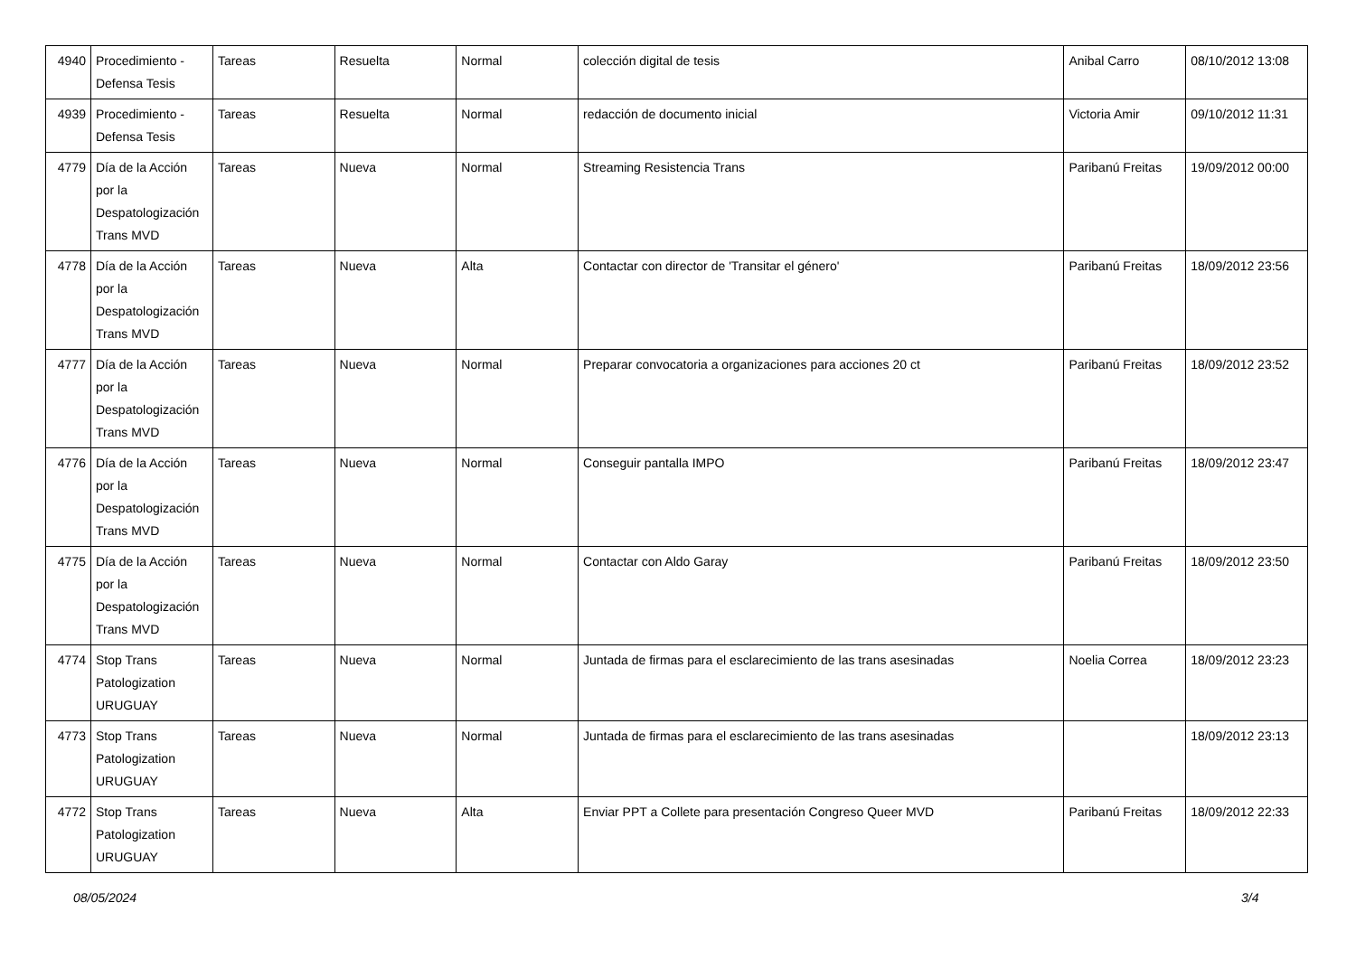| 4940 | Procedimiento - Defensa Tesis | Tareas | Resuelta | Normal | colección digital de tesis | Anibal Carro | 08/10/2012 13:08 |
| 4939 | Procedimiento - Defensa Tesis | Tareas | Resuelta | Normal | redacción de documento inicial | Victoria Amir | 09/10/2012 11:31 |
| 4779 | Día de la Acción por la Despatologización Trans MVD | Tareas | Nueva | Normal | Streaming Resistencia Trans | Paribanú Freitas | 19/09/2012 00:00 |
| 4778 | Día de la Acción por la Despatologización Trans MVD | Tareas | Nueva | Alta | Contactar con director de 'Transitar el género' | Paribanú Freitas | 18/09/2012 23:56 |
| 4777 | Día de la Acción por la Despatologización Trans MVD | Tareas | Nueva | Normal | Preparar convocatoria a organizaciones para acciones 20 ct | Paribanú Freitas | 18/09/2012 23:52 |
| 4776 | Día de la Acción por la Despatologización Trans MVD | Tareas | Nueva | Normal | Conseguir pantalla IMPO | Paribanú Freitas | 18/09/2012 23:47 |
| 4775 | Día de la Acción por la Despatologización Trans MVD | Tareas | Nueva | Normal | Contactar con Aldo Garay | Paribanú Freitas | 18/09/2012 23:50 |
| 4774 | Stop Trans Patologization URUGUAY | Tareas | Nueva | Normal | Juntada de firmas para el esclarecimiento de las trans asesinadas | Noelia Correa | 18/09/2012 23:23 |
| 4773 | Stop Trans Patologization URUGUAY | Tareas | Nueva | Normal | Juntada de firmas para el esclarecimiento de las trans asesinadas | | 18/09/2012 23:13 |
| 4772 | Stop Trans Patologization URUGUAY | Tareas | Nueva | Alta | Enviar PPT a Collete para presentación Congreso Queer MVD | Paribanú Freitas | 18/09/2012 22:33 |
08/05/2024 3/4